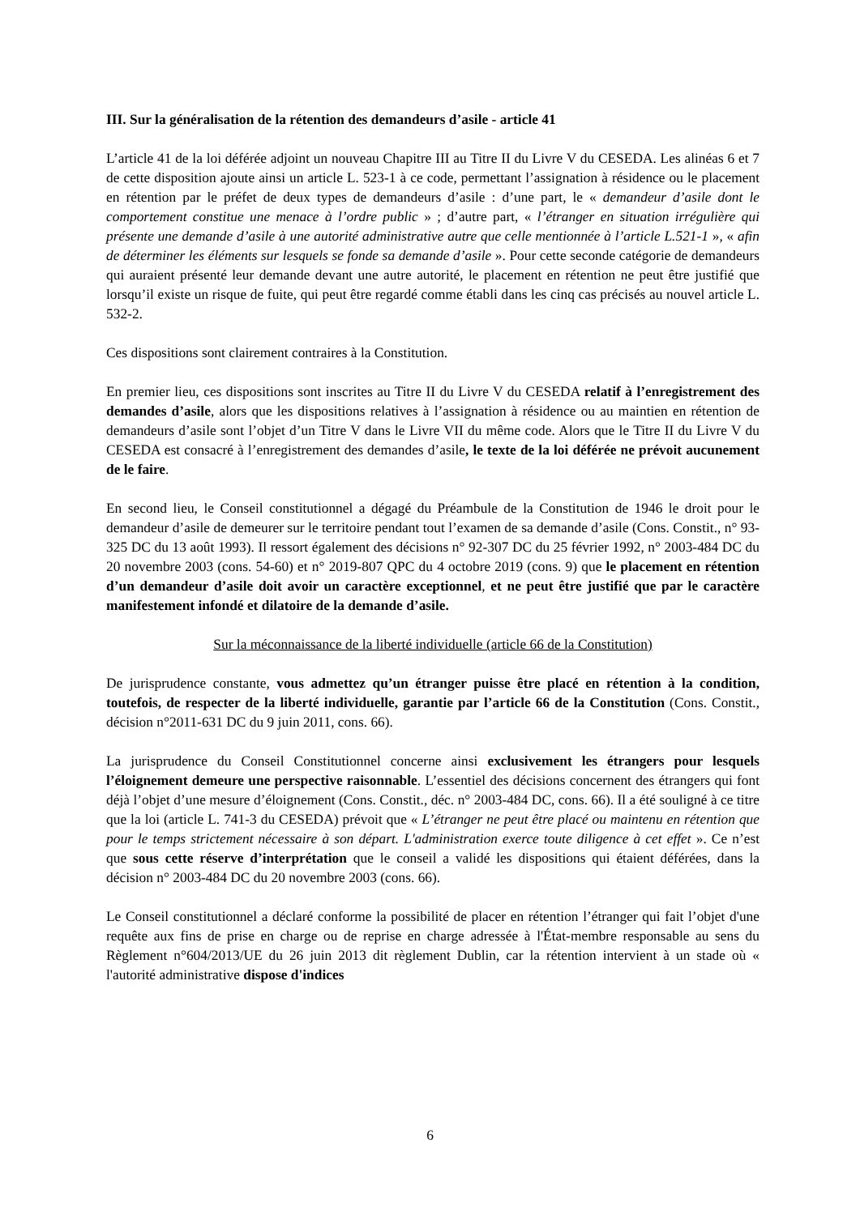III. Sur la généralisation de la rétention des demandeurs d’asile - article 41
L’article 41 de la loi déférée adjoint un nouveau Chapitre III au Titre II du Livre V du CESEDA. Les alinéas 6 et 7 de cette disposition ajoute ainsi un article L. 523-1 à ce code, permettant l’assignation à résidence ou le placement en rétention par le préfet de deux types de demandeurs d’asile : d’une part, le « demandeur d’asile dont le comportement constitue une menace à l’ordre public » ; d’autre part, « l’étranger en situation irrégulière qui présente une demande d’asile à une autorité administrative autre que celle mentionnée à l’article L.521-1 », « afin de déterminer les éléments sur lesquels se fonde sa demande d’asile ». Pour cette seconde catégorie de demandeurs qui auraient présenté leur demande devant une autre autorité, le placement en rétention ne peut être justifié que lorsqu’il existe un risque de fuite, qui peut être regardé comme établi dans les cinq cas précisés au nouvel article L. 532-2.
Ces dispositions sont clairement contraires à la Constitution.
En premier lieu, ces dispositions sont inscrites au Titre II du Livre V du CESEDA relatif à l’enregistrement des demandes d’asile, alors que les dispositions relatives à l’assignation à résidence ou au maintien en rétention de demandeurs d’asile sont l’objet d’un Titre V dans le Livre VII du même code. Alors que le Titre II du Livre V du CESEDA est consacré à l’enregistrement des demandes d’asile, le texte de la loi déférée ne prévoit aucunement de le faire.
En second lieu, le Conseil constitutionnel a dégagé du Préambule de la Constitution de 1946 le droit pour le demandeur d’asile de demeurer sur le territoire pendant tout l’examen de sa demande d’asile (Cons. Constit., n° 93-325 DC du 13 août 1993). Il ressort également des décisions n° 92-307 DC du 25 février 1992, n° 2003-484 DC du 20 novembre 2003 (cons. 54-60) et n° 2019-807 QPC du 4 octobre 2019 (cons. 9) que le placement en rétention d’un demandeur d’asile doit avoir un caractère exceptionnel, et ne peut être justifié que par le caractère manifestement infondé et dilatoire de la demande d’asile.
Sur la méconnaissance de la liberté individuelle (article 66 de la Constitution)
De jurisprudence constante, vous admettez qu’un étranger puisse être placé en rétention à la condition, toutefois, de respecter de la liberté individuelle, garantie par l’article 66 de la Constitution (Cons. Constit., décision n°2011-631 DC du 9 juin 2011, cons. 66).
La jurisprudence du Conseil Constitutionnel concerne ainsi exclusivement les étrangers pour lesquels l’éloignement demeure une perspective raisonnable. L’essentiel des décisions concernent des étrangers qui font déjà l’objet d’une mesure d’éloignement (Cons. Constit., déc. n° 2003-484 DC, cons. 66). Il a été souligné à ce titre que la loi (article L. 741-3 du CESEDA) prévoit que « L’étranger ne peut être placé ou maintenu en rétention que pour le temps strictement nécessaire à son départ. L'administration exerce toute diligence à cet effet ». Ce n’est que sous cette réserve d’interprétation que le conseil a validé les dispositions qui étaient déférées, dans la décision n° 2003-484 DC du 20 novembre 2003 (cons. 66).
Le Conseil constitutionnel a déclaré conforme la possibilité de placer en rétention l’étranger qui fait l’objet d'une requête aux fins de prise en charge ou de reprise en charge adressée à l'État-membre responsable au sens du Règlement n°604/2013/UE du 26 juin 2013 dit règlement Dublin, car la rétention intervient à un stade où « l'autorité administrative dispose d'indices
6